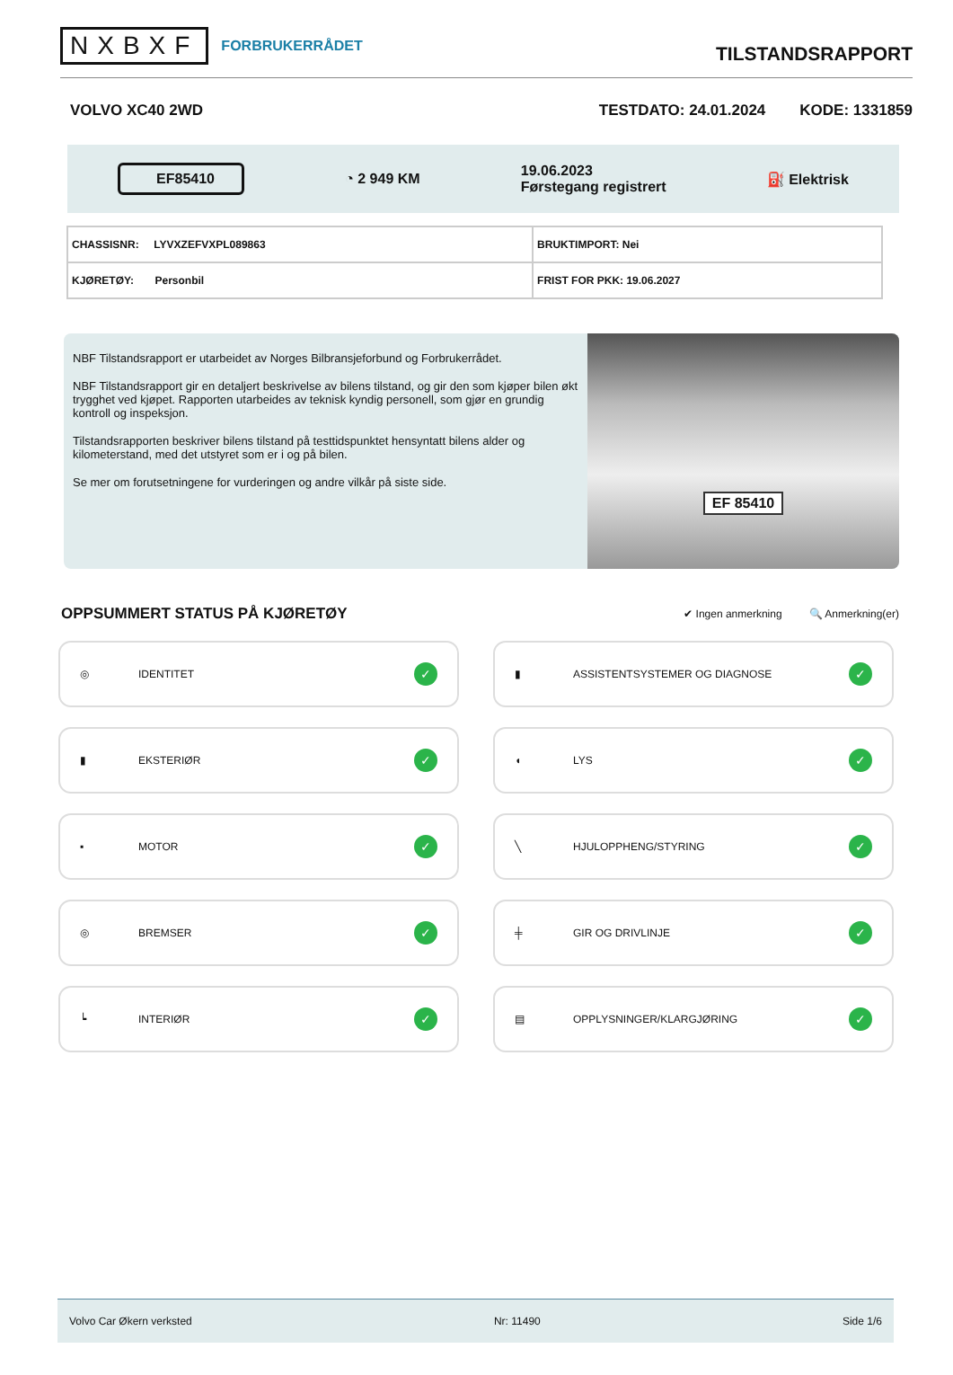NXBXF FORBRUKERRÅDET
TILSTANDSRAPPORT
VOLVO XC40 2WD TESTDATO: 24.01.2024 KODE: 1331859
EF85410 ◔ 2 949 KM 19.06.2023
Førstegang registrert ⛽ Elektrisk
| CHASSISNR: LYVXZEFVXPL089863 | BRUKTIMPORT: Nei |
| KJØRETØY: Personbil | FRIST FOR PKK: 19.06.2027 |
NBF Tilstandsrapport er utarbeidet av Norges Bilbransjeforbund og Forbrukerrådet.
NBF Tilstandsrapport gir en detaljert beskrivelse av bilens tilstand, og gir den som kjøper bilen økt trygghet ved kjøpet. Rapporten utarbeides av teknisk kyndig personell, som gjør en grundig kontroll og inspeksjon.
Tilstandsrapporten beskriver bilens tilstand på testtidspunktet hensyntatt bilens alder og kilometerstand, med det utstyret som er i og på bilen.
Se mer om forutsetningene for vurderingen og andre vilkår på siste side.
EF 85410
OPPSUMMERT STATUS PÅ KJØRETØY
✔ Ingen anmerkning 🔍 Anmerkning(er)
◎ IDENTITET ✓
▮ ASSISTENTSYSTEMER OG DIAGNOSE ✓
▮ EKSTERIØR ✓
◖ LYS ✓
▪ MOTOR ✓
╲ HJULOPPHENG/STYRING ✓
◎ BREMSER ✓
╪ GIR OG DRIVLINJE ✓
┕ INTERIØR ✓
▤ OPPLYSNINGER/KLARGJØRING ✓
Volvo Car Økern verksted Nr: 11490 Side 1/6